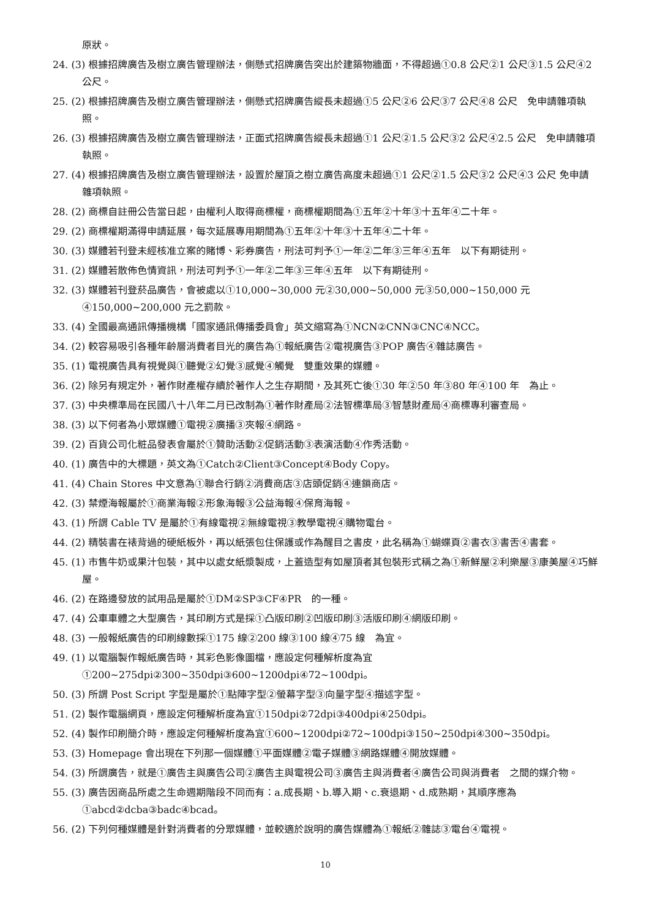原狀。
24. (3) 根據招牌廣告及樹立廣告管理辦法，側懸式招牌廣告突出於建築物牆面，不得超過①0.8 公尺②1 公尺③1.5 公尺④2 公尺。
25. (2) 根據招牌廣告及樹立廣告管理辦法，側懸式招牌廣告縱長未超過①5 公尺②6 公尺③7 公尺④8 公尺　免申請雜項執照。
26. (3) 根據招牌廣告及樹立廣告管理辦法，正面式招牌廣告縱長未超過①1 公尺②1.5 公尺③2 公尺④2.5 公尺　免申請雜項執照。
27. (4) 根據招牌廣告及樹立廣告管理辦法，設置於屋頂之樹立廣告高度未超過①1 公尺②1.5 公尺③2 公尺④3 公尺 免申請雜項執照。
28. (2) 商標自註冊公告當日起，由權利人取得商標權，商標權期間為①五年②十年③十五年④二十年。
29. (2) 商標權期滿得申請延展，每次延展專用期間為①五年②十年③十五年④二十年。
30. (3) 媒體若刊登未經核准立案的賭博、彩券廣告，刑法可判予①一年②二年③三年④五年　以下有期徒刑。
31. (2) 媒體若散佈色情資訊，刑法可判予①一年②二年③三年④五年　以下有期徒刑。
32. (3) 媒體若刊登菸品廣告，會被處以①10,000~30,000 元②30,000~50,000 元③50,000~150,000 元④150,000~200,000 元之罰款。
33. (4) 全國最高通訊傳播機構「國家通訊傳播委員會」英文縮寫為①NCN②CNN③CNC④NCC。
34. (2) 較容易吸引各種年齡層消費者目光的廣告為①報紙廣告②電視廣告③POP 廣告④雜誌廣告。
35. (1) 電視廣告具有視覺與①聽覺②幻覺③感覺④觸覺　雙重效果的媒體。
36. (2) 除另有規定外，著作財產權存續於著作人之生存期間，及其死亡後①30 年②50 年③80 年④100 年　為止。
37. (3) 中央標準局在民國八十八年二月已改制為①著作財產局②法智標準局③智慧財產局④商標專利審查局。
38. (3) 以下何者為小眾媒體①電視②廣播③夾報④網路。
39. (2) 百貨公司化粧品發表會屬於①贊助活動②促銷活動③表演活動④作秀活動。
40. (1) 廣告中的大標題，英文為①Catch②Client③Concept④Body Copy。
41. (4) Chain Stores 中文意為①聯合行銷②消費商店③店頭促銷④連鎖商店。
42. (3) 禁煙海報屬於①商業海報②形象海報③公益海報④保育海報。
43. (1) 所謂 Cable TV 是屬於①有線電視②無線電視③教學電視④購物電台。
44. (2) 精裝書在裱背過的硬紙板外，再以紙張包住保護或作為醒目之書皮，此名稱為①蝴蝶頁②書衣③書舌④書套。
45. (1) 市售牛奶或果汁包裝，其中以處女紙漿製成，上蓋造型有如屋頂者其包裝形式稱之為①新鮮屋②利樂屋③康美屋④巧鮮屋。
46. (2) 在路邊發放的試用品是屬於①DM②SP③CF④PR　的一種。
47. (4) 公車車體之大型廣告，其印刷方式是採①凸版印刷②凹版印刷③活版印刷④網版印刷。
48. (3) 一般報紙廣告的印刷線數採①175 線②200 線③100 線④75 線　為宜。
49. (1) 以電腦製作報紙廣告時，其彩色影像圖檔，應設定何種解析度為宜①200~275dpi②300~350dpi③600~1200dpi④72~100dpi。
50. (3) 所謂 Post Script 字型是屬於①點陣字型②螢幕字型③向量字型④描述字型。
51. (2) 製作電腦網頁，應設定何種解析度為宜①150dpi②72dpi③400dpi④250dpi。
52. (4) 製作印刷簡介時，應設定何種解析度為宜①600~1200dpi②72~100dpi③150~250dpi④300~350dpi。
53. (3) Homepage 會出現在下列那一個媒體①平面媒體②電子媒體③網路媒體④開放媒體。
54. (3) 所謂廣告，就是①廣告主與廣告公司②廣告主與電視公司③廣告主與消費者④廣告公司與消費者　之間的媒介物。
55. (3) 廣告因商品所處之生命週期階段不同而有：a.成長期、b.導入期、c.衰退期、d.成熟期，其順序應為①abcd②dcba③badc④bcad。
56. (2) 下列何種媒體是針對消費者的分眾媒體，並較適於說明的廣告媒體為①報紙②雜誌③電台④電視。
10